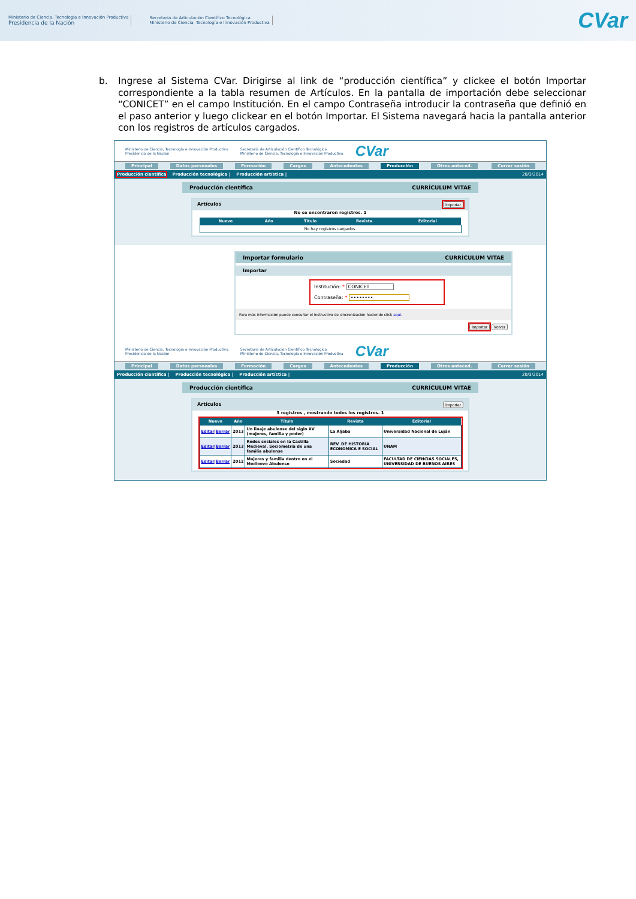Ministerio de Ciencia, Tecnología e Innovación Productiva
Presidencia de la Nación
Secretaría de Articulación Científico Tecnológica
Ministerio de Ciencia, Tecnología e Innovación Productiva
CVar
b. Ingrese al Sistema CVar. Dirigirse al link de “producción científica” y clickee el botón Importar correspondiente a la tabla resumen de Artículos. En la pantalla de importación debe seleccionar “CONICET” en el campo Institución. En el campo Contraseña introducir la contraseña que definió en el paso anterior y luego clickear en el botón Importar. El Sistema navegará hacia la pantalla anterior con los registros de artículos cargados.
Ministerio de Ciencia, Tecnología e Innovación Productiva
Presidencia de la Nación Secretaría de Articulación Científico Tecnológica
Ministerio de Ciencia, Tecnología e Innovación Productiva CVar
Principal Datos personales Formación Cargos Antecedentes Producción Otros anteced. Cerrar sesión
Producción científica Producción tecnológica | Producción artística | 20/3/2014
Producción científica CURRÍCULUM VITAE
Artículos Importar
No se encontraron registros. 1
| Nuevo | Año | Título | Revista | Editorial |
| --- | --- | --- | --- | --- |
| No hay registros cargados. | | | | |
Importar formulario CURRÍCULUM VITAE
Importar
Institución: * CONICET
Contraseña: * ••••••••
Para más información puede consultar el instructivo de sincronización haciendo click aquí.
Importar Volver
Ministerio de Ciencia, Tecnología e Innovación Productiva
Presidencia de la Nación Secretaría de Articulación Científico Tecnológica
Ministerio de Ciencia, Tecnología e Innovación Productiva CVar
Principal Datos personales Formación Cargos Antecedentes Producción Otros anteced. Cerrar sesión
Producción científica | Producción tecnológica | Producción artística | 20/3/2014
Producción científica CURRÍCULUM VITAE
Artículos Importar
3 registros , mostrando todos los registros. 1
| Nuevo | Año | Título | Revista | Editorial |
| --- | --- | --- | --- | --- |
| Editar / Borrar | 2013 | Un linaje abulense del siglo XV (mujeres, familia y poder) | La Aljaba | Universidad Nacional de Luján |
| Editar / Borrar | 2013 | Redes sociales en la Castilla Medieval. Sociometría de una familia abulense | REV. DE HISTORIA ECONOMICA E SOCIAL | UNAM |
| Editar / Borrar | 2012 | Mujeres y familia dentro en el Medioevo Abulense | Sociedad | FACULTAD DE CIENCIAS SOCIALES, UNIVERSIDAD DE BUENOS AIRES |